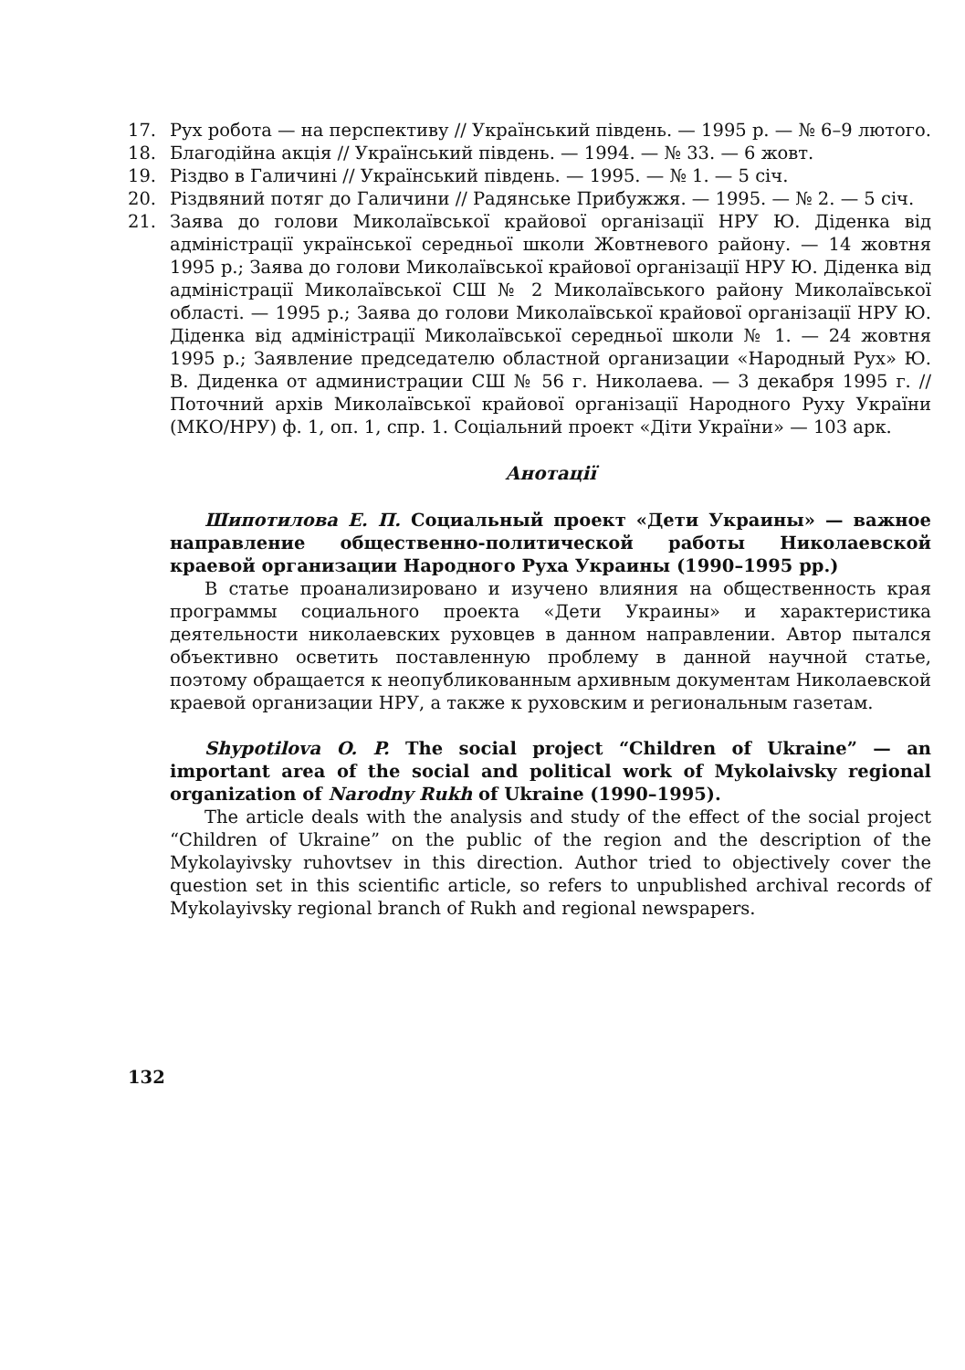17. Рух робота — на перспективу // Український південь. — 1995 р. — № 6–9 лютого.
18. Благодійна акція // Український південь. — 1994. — № 33. — 6 жовт.
19. Різдво в Галичині // Український південь. — 1995. — № 1. — 5 січ.
20. Різдвяний потяг до Галичини // Радянське Прибужжя. — 1995. — № 2. — 5 січ.
21. Заява до голови Миколаївської крайової організації НРУ Ю. Діденка від адміністрації української середньої школи Жовтневого району. — 14 жовтня 1995 р.; Заява до голови Миколаївської крайової організації НРУ Ю. Діденка від адміністрації Миколаївської СШ № 2 Миколаївського району Миколаївської області. — 1995 р.; Заява до голови Миколаївської крайової організації НРУ Ю. Діденка від адміністрації Миколаївської середньої школи № 1. — 24 жовтня 1995 р.; Заявление председателю областной организации «Народный Рух» Ю. В. Диденка от администрации СШ № 56 г. Николаева. — 3 декабря 1995 г. // Поточний архів Миколаївської крайової організації Народного Руху України (МКО/НРУ) ф. 1, оп. 1, спр. 1. Соціальний проект «Діти України» — 103 арк.
Анотації
Шипотилова Е. П. Социальный проект «Дети Украины» — важное направление общественно-политической работы Николаевской краевой организации Народного Руха Украины (1990–1995 рр.)
В статье проанализировано и изучено влияния на общественность края программы социального проекта «Дети Украины» и характеристика деятельности николаевских руховцев в данном направлении. Автор пытался объективно осветить поставленную проблему в данной научной статье, поэтому обращается к неопубликованным архивным документам Николаевской краевой организации НРУ, а также к руховским и региональным газетам.
Shypotilova O. P. The social project “Children of Ukraine” — an important area of the social and political work of Mykolaivsky regional organization of Narodny Rukh of Ukraine (1990–1995).
The article deals with the analysis and study of the effect of the social project “Children of Ukraine” on the public of the region and the description of the Mykolayivsky ruhovtsev in this direction. Author tried to objectively cover the question set in this scientific article, so refers to unpublished archival records of Mykolayivsky regional branch of Rukh and regional newspapers.
132